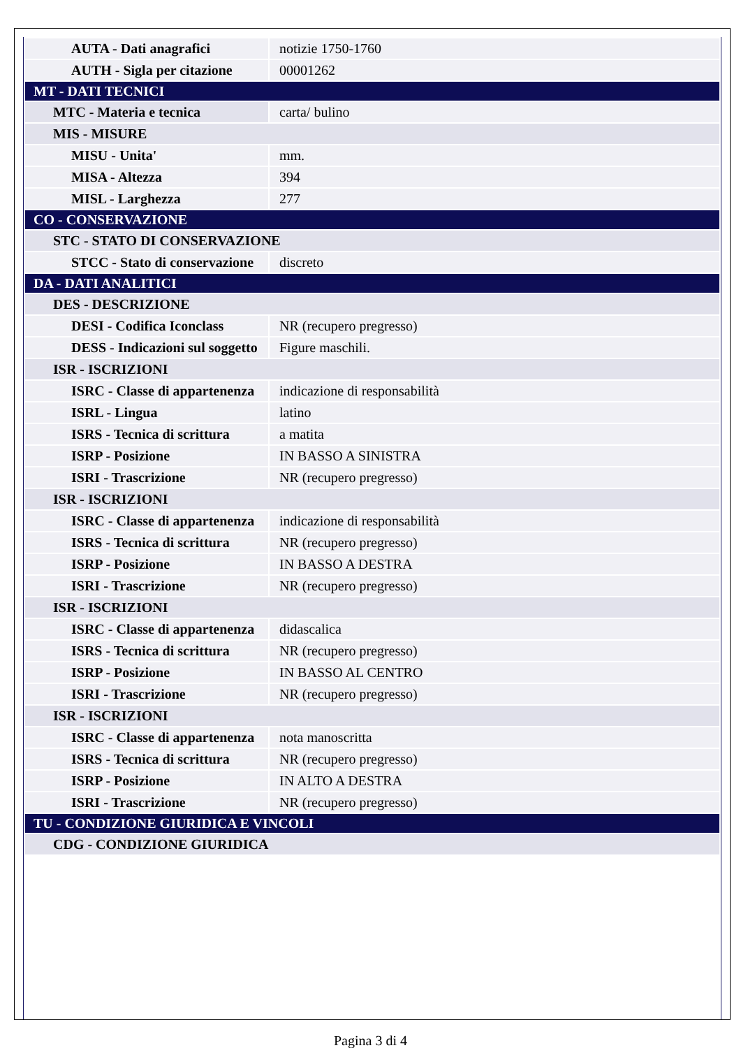| AUTA - Dati anagrafici | notizie 1750-1760 |
| AUTH - Sigla per citazione | 00001262 |
| MT - DATI TECNICI | |
| MTC - Materia e tecnica | carta/ bulino |
| MIS - MISURE | |
| MISU - Unita' | mm. |
| MISA - Altezza | 394 |
| MISL - Larghezza | 277 |
| CO - CONSERVAZIONE | |
| STC - STATO DI CONSERVAZIONE | |
| STCC - Stato di conservazione | discreto |
| DA - DATI ANALITICI | |
| DES - DESCRIZIONE | |
| DESI - Codifica Iconclass | NR (recupero pregresso) |
| DESS - Indicazioni sul soggetto | Figure maschili. |
| ISR - ISCRIZIONI | |
| ISRC - Classe di appartenenza | indicazione di responsabilità |
| ISRL - Lingua | latino |
| ISRS - Tecnica di scrittura | a matita |
| ISRP - Posizione | IN BASSO A SINISTRA |
| ISRI - Trascrizione | NR (recupero pregresso) |
| ISR - ISCRIZIONI | |
| ISRC - Classe di appartenenza | indicazione di responsabilità |
| ISRS - Tecnica di scrittura | NR (recupero pregresso) |
| ISRP - Posizione | IN BASSO A DESTRA |
| ISRI - Trascrizione | NR (recupero pregresso) |
| ISR - ISCRIZIONI | |
| ISRC - Classe di appartenenza | didascalica |
| ISRS - Tecnica di scrittura | NR (recupero pregresso) |
| ISRP - Posizione | IN BASSO AL CENTRO |
| ISRI - Trascrizione | NR (recupero pregresso) |
| ISR - ISCRIZIONI | |
| ISRC - Classe di appartenenza | nota manoscritta |
| ISRS - Tecnica di scrittura | NR (recupero pregresso) |
| ISRP - Posizione | IN ALTO A DESTRA |
| ISRI - Trascrizione | NR (recupero pregresso) |
| TU - CONDIZIONE GIURIDICA E VINCOLI | |
| CDG - CONDIZIONE GIURIDICA | |
Pagina 3 di 4